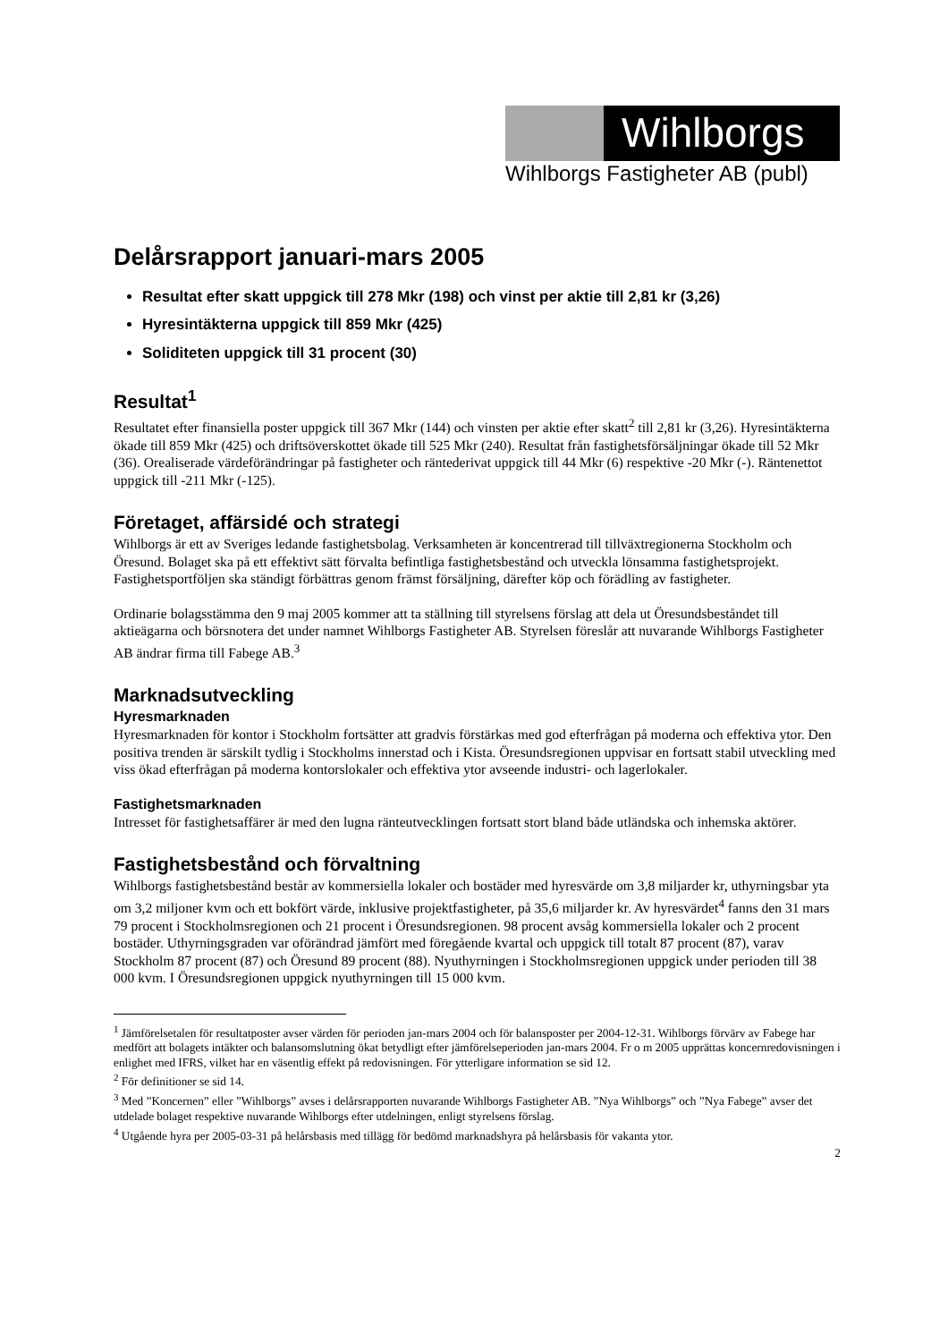Wihlborgs
Wihlborgs Fastigheter AB (publ)
Delårsrapport januari-mars 2005
Resultat efter skatt uppgick till 278 Mkr (198) och vinst per aktie till 2,81 kr (3,26)
Hyresintäkterna uppgick till 859 Mkr (425)
Soliditeten uppgick till 31 procent (30)
Resultat<sup>1</sup>
Resultatet efter finansiella poster uppgick till 367 Mkr (144) och vinsten per aktie efter skatt<sup>2</sup> till 2,81 kr (3,26). Hyresintäkterna ökade till 859 Mkr (425) och driftsöverskottet ökade till 525 Mkr (240). Resultat från fastighetsförsäljningar ökade till 52 Mkr (36). Orealiserade värdeförändringar på fastigheter och räntederivat uppgick till 44 Mkr (6) respektive -20 Mkr (-). Räntenettot uppgick till -211 Mkr (-125).
Företaget, affärsidé och strategi
Wihlborgs är ett av Sveriges ledande fastighetsbolag. Verksamheten är koncentrerad till tillväxtregionerna Stockholm och Öresund. Bolaget ska på ett effektivt sätt förvalta befintliga fastighetsbestånd och utveckla lönsamma fastighetsprojekt. Fastighetsportföljen ska ständigt förbättras genom främst försäljning, därefter köp och förädling av fastigheter.
Ordinarie bolagsstämma den 9 maj 2005 kommer att ta ställning till styrelsens förslag att dela ut Öresundsbeståndet till aktieägarna och börsnotera det under namnet Wihlborgs Fastigheter AB. Styrelsen föreslår att nuvarande Wihlborgs Fastigheter AB ändrar firma till Fabege AB.<sup>3</sup>
Marknadsutveckling
Hyresmarknaden
Hyresmarknaden för kontor i Stockholm fortsätter att gradvis förstärkas med god efterfrågan på moderna och effektiva ytor. Den positiva trenden är särskilt tydlig i Stockholms innerstad och i Kista. Öresundsregionen uppvisar en fortsatt stabil utveckling med viss ökad efterfrågan på moderna kontorslokaler och effektiva ytor avseende industri- och lagerlokaler.
Fastighetsmarknaden
Intresset för fastighetsaffärer är med den lugna ränteutvecklingen fortsatt stort bland både utländska och inhemska aktörer.
Fastighetsbestånd och förvaltning
Wihlborgs fastighetsbestånd består av kommersiella lokaler och bostäder med hyresvärde om 3,8 miljarder kr, uthyrningsbar yta om 3,2 miljoner kvm och ett bokfört värde, inklusive projektfastigheter, på 35,6 miljarder kr. Av hyresvärdet<sup>4</sup> fanns den 31 mars 79 procent i Stockholmsregionen och 21 procent i Öresundsregionen. 98 procent avsåg kommersiella lokaler och 2 procent bostäder. Uthyrningsgraden var oförändrad jämfört med föregående kvartal och uppgick till totalt 87 procent (87), varav Stockholm 87 procent (87) och Öresund 89 procent (88). Nyuthyrningen i Stockholmsregionen uppgick under perioden till 38 000 kvm. I Öresundsregionen uppgick nyuthyrningen till 15 000 kvm.
<sup>1</sup> Jämförelsetalen för resultatposter avser värden för perioden jan-mars 2004 och för balansposter per 2004-12-31. Wihlborgs förvärv av Fabege har medfört att bolagets intäkter och balansomslutning ökat betydligt efter jämförelseperioden jan-mars 2004. Fr o m 2005 upprättas koncernredovisningen i enlighet med IFRS, vilket har en väsentlig effekt på redovisningen. För ytterligare information se sid 12.
<sup>2</sup> För definitioner se sid 14.
<sup>3</sup> Med ”Koncernen” eller ”Wihlborgs” avses i delårsrapporten nuvarande Wihlborgs Fastigheter AB. ”Nya Wihlborgs” och ”Nya Fabege” avser det utdelade bolaget respektive nuvarande Wihlborgs efter utdelningen, enligt styrelsens förslag.
<sup>4</sup> Utgående hyra per 2005-03-31 på helårsbasis med tillägg för bedömd marknadshyra på helårsbasis för vakanta ytor.
2